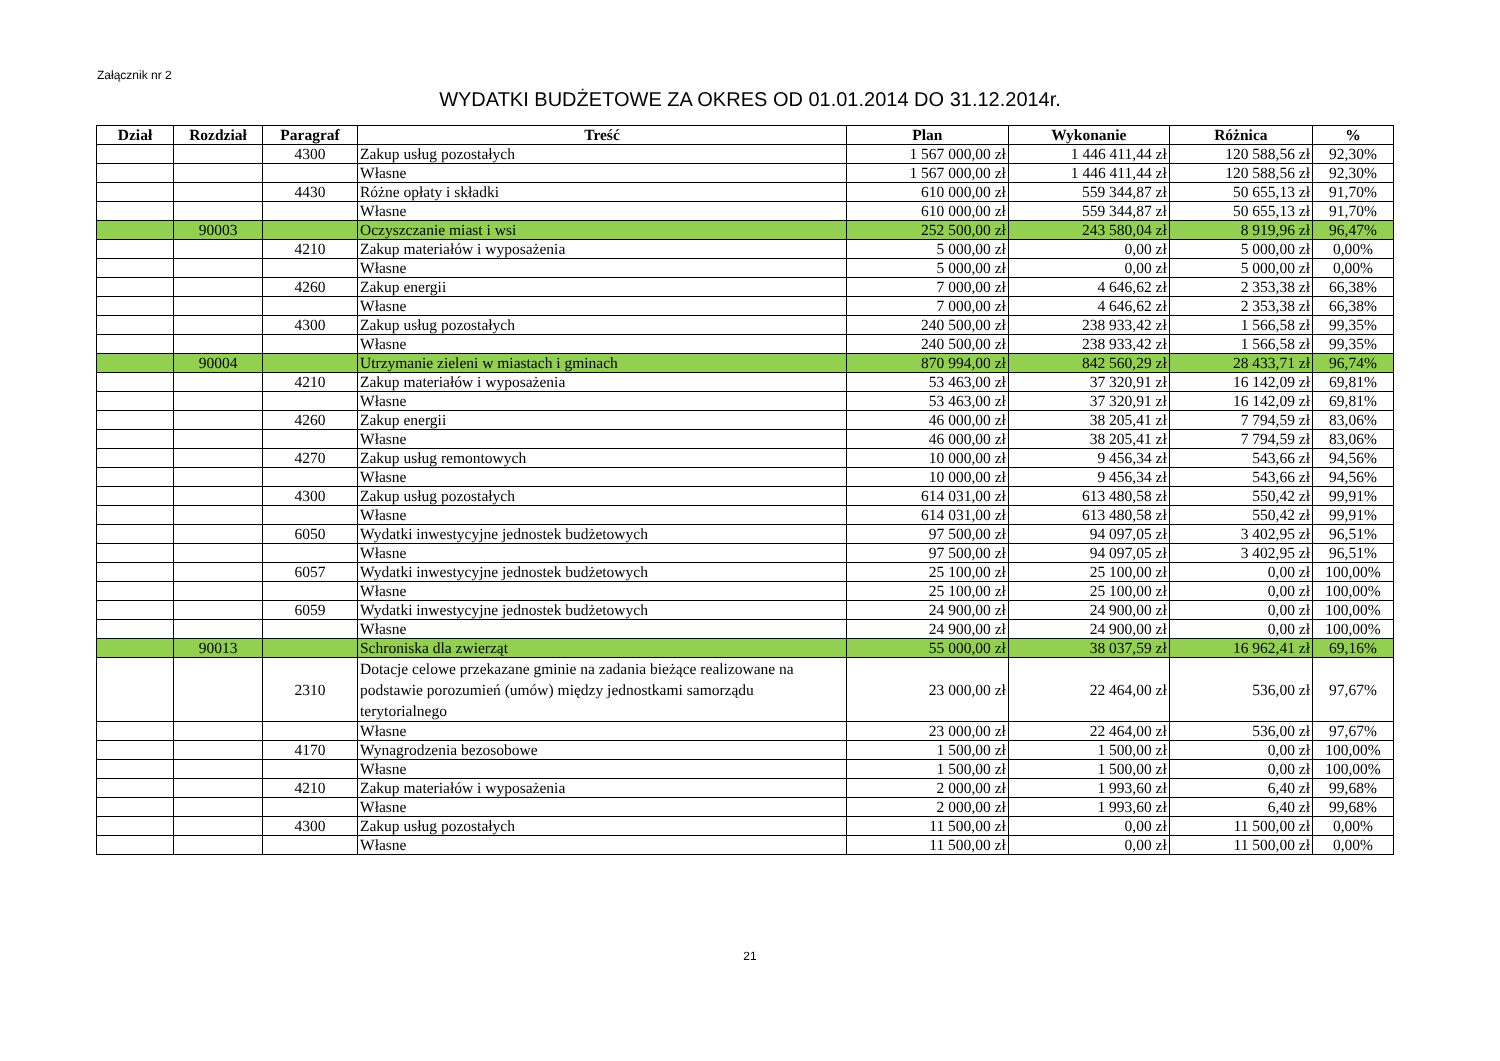Załącznik nr 2
WYDATKI BUDŻETOWE ZA OKRES OD 01.01.2014 DO 31.12.2014r.
| Dział | Rozdział | Paragraf | Treść | Plan | Wykonanie | Różnica | % |
| --- | --- | --- | --- | --- | --- | --- | --- |
| | | 4300 | Zakup usług pozostałych | 1 567 000,00 zł | 1 446 411,44 zł | 120 588,56 zł | 92,30% |
| | | | Własne | 1 567 000,00 zł | 1 446 411,44 zł | 120 588,56 zł | 92,30% |
| | | 4430 | Różne opłaty i składki | 610 000,00 zł | 559 344,87 zł | 50 655,13 zł | 91,70% |
| | | | Własne | 610 000,00 zł | 559 344,87 zł | 50 655,13 zł | 91,70% |
| | 90003 | | Oczyszczanie miast i wsi | 252 500,00 zł | 243 580,04 zł | 8 919,96 zł | 96,47% |
| | | 4210 | Zakup materiałów i wyposażenia | 5 000,00 zł | 0,00 zł | 5 000,00 zł | 0,00% |
| | | | Własne | 5 000,00 zł | 0,00 zł | 5 000,00 zł | 0,00% |
| | | 4260 | Zakup energii | 7 000,00 zł | 4 646,62 zł | 2 353,38 zł | 66,38% |
| | | | Własne | 7 000,00 zł | 4 646,62 zł | 2 353,38 zł | 66,38% |
| | | 4300 | Zakup usług pozostałych | 240 500,00 zł | 238 933,42 zł | 1 566,58 zł | 99,35% |
| | | | Własne | 240 500,00 zł | 238 933,42 zł | 1 566,58 zł | 99,35% |
| | 90004 | | Utrzymanie zieleni w miastach i gminach | 870 994,00 zł | 842 560,29 zł | 28 433,71 zł | 96,74% |
| | | 4210 | Zakup materiałów i wyposażenia | 53 463,00 zł | 37 320,91 zł | 16 142,09 zł | 69,81% |
| | | | Własne | 53 463,00 zł | 37 320,91 zł | 16 142,09 zł | 69,81% |
| | | 4260 | Zakup energii | 46 000,00 zł | 38 205,41 zł | 7 794,59 zł | 83,06% |
| | | | Własne | 46 000,00 zł | 38 205,41 zł | 7 794,59 zł | 83,06% |
| | | 4270 | Zakup usług remontowych | 10 000,00 zł | 9 456,34 zł | 543,66 zł | 94,56% |
| | | | Własne | 10 000,00 zł | 9 456,34 zł | 543,66 zł | 94,56% |
| | | 4300 | Zakup usług pozostałych | 614 031,00 zł | 613 480,58 zł | 550,42 zł | 99,91% |
| | | | Własne | 614 031,00 zł | 613 480,58 zł | 550,42 zł | 99,91% |
| | | 6050 | Wydatki inwestycyjne jednostek budżetowych | 97 500,00 zł | 94 097,05 zł | 3 402,95 zł | 96,51% |
| | | | Własne | 97 500,00 zł | 94 097,05 zł | 3 402,95 zł | 96,51% |
| | | 6057 | Wydatki inwestycyjne jednostek budżetowych | 25 100,00 zł | 25 100,00 zł | 0,00 zł | 100,00% |
| | | | Własne | 25 100,00 zł | 25 100,00 zł | 0,00 zł | 100,00% |
| | | 6059 | Wydatki inwestycyjne jednostek budżetowych | 24 900,00 zł | 24 900,00 zł | 0,00 zł | 100,00% |
| | | | Własne | 24 900,00 zł | 24 900,00 zł | 0,00 zł | 100,00% |
| | 90013 | | Schroniska dla zwierząt | 55 000,00 zł | 38 037,59 zł | 16 962,41 zł | 69,16% |
| | | 2310 | Dotacje celowe przekazane gminie na zadania bieżące realizowane na podstawie porozumień (umów) między jednostkami samorządu terytorialnego | 23 000,00 zł | 22 464,00 zł | 536,00 zł | 97,67% |
| | | | Własne | 23 000,00 zł | 22 464,00 zł | 536,00 zł | 97,67% |
| | | 4170 | Wynagrodzenia bezosobowe | 1 500,00 zł | 1 500,00 zł | 0,00 zł | 100,00% |
| | | | Własne | 1 500,00 zł | 1 500,00 zł | 0,00 zł | 100,00% |
| | | 4210 | Zakup materiałów i wyposażenia | 2 000,00 zł | 1 993,60 zł | 6,40 zł | 99,68% |
| | | | Własne | 2 000,00 zł | 1 993,60 zł | 6,40 zł | 99,68% |
| | | 4300 | Zakup usług pozostałych | 11 500,00 zł | 0,00 zł | 11 500,00 zł | 0,00% |
| | | | Własne | 11 500,00 zł | 0,00 zł | 11 500,00 zł | 0,00% |
21